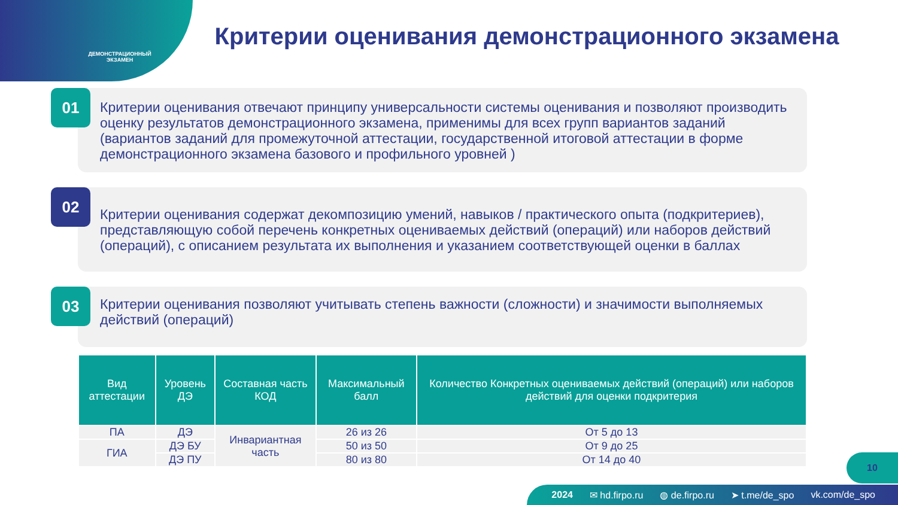ДЕМОНСТРАЦИОННЫЙ
ЭКЗАМЕН
Критерии оценивания демонстрационного экзамена
Критерии оценивания отвечают принципу универсальности системы оценивания и позволяют производить оценку результатов демонстрационного экзамена, применимы для всех групп вариантов заданий (вариантов заданий для промежуточной аттестации, государственной итоговой аттестации в форме демонстрационного экзамена базового и профильного уровней )
01
Критерии оценивания содержат декомпозицию умений, навыков / практического опыта (подкритериев), представляющую собой перечень конкретных оцениваемых действий (операций) или наборов действий (операций), с описанием результата их выполнения и указанием соответствующей оценки в баллах
02
Критерии оценивания позволяют учитывать степень важности (сложности) и значимости выполняемых действий (операций)
03
| Вид аттестации | Уровень ДЭ | Составная часть КОД | Максимальный балл | Количество Конкретных оцениваемых действий (операций) или наборов действий для оценки подкритерия |
| --- | --- | --- | --- | --- |
| ПА | ДЭ | Инвариантная часть | 26 из 26 | От 5 до 13 |
| ГИА | ДЭ БУ | | 50 из 50 | От 9 до 25 |
| | ДЭ ПУ | | 80 из 80 | От 14 до 40 |
10
2024 ✉ hd.firpo.ru ◍ de.firpo.ru ➤ t.me/de_spo vk.com/de_spo